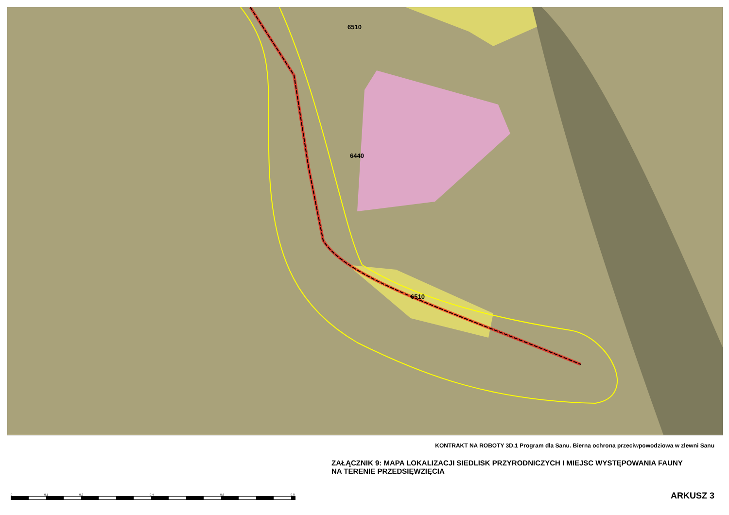6510
6440
6510
KONTRAKT NA ROBOTY 3D.1 Program dla Sanu. Bierna ochrona przeciwpowodziowa w zlewni Sanu
ZAŁĄCZNIK 9: MAPA LOKALIZACJI SIEDLISK PRZYRODNICZYCH I MIEJSC WYSTĘPOWANIA FAUNY
NA TERENIE PRZEDSIĘWZIĘCIA
0 0,1 0,2 0,4 0,6 0,8 ARKUSZ 3